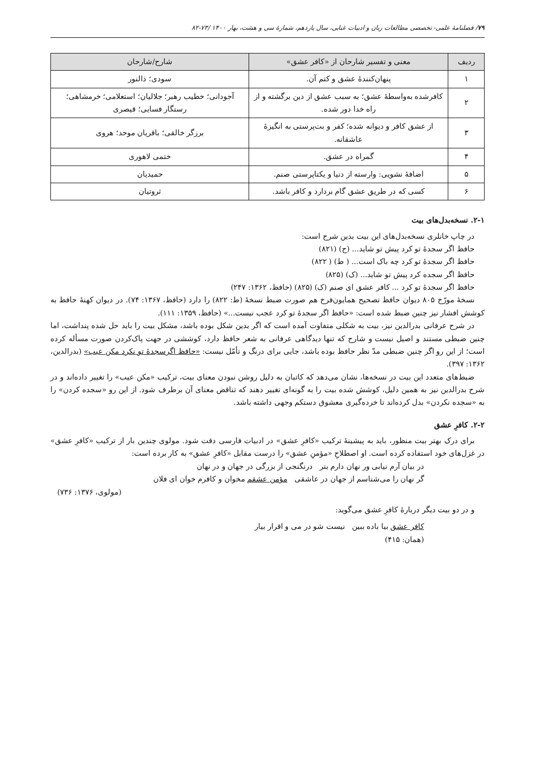۷۹/ فصلنامهٔ علمی- تخصصی مطالعات زبان و ادبیات غنایی، سال یازدهم، شمارهٔ سی و هشت، بهار ۱۴۰۰ /۷۳-۸۲
| ردیف | معنی و تفسیر شارحان از «کافر عشق» | شارح/شارحان |
| --- | --- | --- |
| ۱ | پنهان‌کنندهٔ عشق و کتم آن. | سودی؛ ذالنور |
| ۲ | کافرشده به‌واسطهٔ عشق؛ به سبب عشق از دین برگشته و از راه خدا دور شده. | آجودانی؛ خطیب رهبر؛ جلالیان؛ استعلامی؛ خرمشاهی؛ رستگار فسایی؛ قیصری |
| ۳ | از عشق کافر و دیوانه شده؛ کفر و بت‌پرستی به انگیزهٔ عاشقانه. | برزگر خالقی؛ باقریان موحد؛ هروی |
| ۴ | گمراه در عشق. | ختمی لاهوری |
| ۵ | اضافهٔ نشویی: وارسته از دنیا و یکتاپرستی صنم. | حمیدیان |
| ۶ | کسی که در طریق عشق گام بردارد و کافر باشد. | ثروتیان |
۲-۱. نسخه‌بدل‌های بیت
در چاپ خانلری نسخه‌بدل‌های این بیت بدین شرح است:
حافظ اگر سجدهٔ تو کرد پیش تو شاید... (ح) (۸۲۱)
حافظ اگر سجدهٔ تو کرد چه باک است... ( ط) ( ۸۲۲)
حافظ اگر سجده کرد پیش تو شاید... (ک) (۸۲۵)
حافظ اگر سجدهٔ تو کرد ... کافر عشق ای صنم (ک) (۸۲۵) (حافظ، ۱۳۶۲: ۲۴۷)
نسخهٔ مورّخ ۸۰۵ دیوان حافظ تصحیح همایون‌فرخ هم صورت ضبط نسخهٔ (ط: ۸۲۲) را دارد (حافظ، ۱۳۶۷: ۷۴). در دیوان کهنهٔ حافظ به کوشش افشار نیز چنین ضبط شده است: «حافظ اگر سجدهٔ تو کرد عجب نیست...» (حافظ، ۱۳۵۹: ۱۱۱).
در شرح عرفانی بدرالدین نیز، بیت به شکلی متفاوت آمده است که اگر بدین شکل بوده باشد، مشکل بیت را باید حل شده پنداشت، اما چنین ضبطی مستند و اصیل نیست و شارح که تنها دیدگاهی عرفانی به شعر حافظ دارد، کوششی در جهت پاک‌کردن صورت مسأله کرده است؛ از این رو اگر چنین ضبطی مدّ نظر حافظ بوده باشد، جایی برای درنگ و تأمّل نیست: «حافظ اگرسجدهٔ تو نکرد مکن عیب» (بدرالدین، ۱۳۶۲: ۳۹۷).
ضبط‌های متعدد این بیت در نسخه‌ها، نشان می‌دهد که کاتبان به دلیل روشن نبودن معنای بیت، ترکیب «مکن عیب» را تغییر داده‌اند و در شرح بدرالدین نیز به همین دلیل، کوشش شده بیت را به گونه‌ای تغییر دهند که تناقض معنای آن برطرف شود. از این رو «سجده کردن» را به «سجده نکردن» بدل کرده‌اند تا خرده‌گیری معشوق دستکم وجهی داشته باشد.
۲-۲. کافرِ عشق
برای درک بهتر بیت منظور، باید به پیشینهٔ ترکیب «کافرِ عشق» در ادبیات فارسی دقت شود. مولوی چندین بار از ترکیب «کافرِ عشق» در غزل‌های خود استفاده کرده است. او اصطلاحِ «مؤمنِ عشق» را درست مقابل «کافرِ عشق» به کار برده است:
در بیان آرم نیابی ور نهان دارم بتر درنگنجی از بزرگی در جهان و در نهان
گر نهان را می‌شناسم از جهان در عاشقی مؤمن عشقم مخوان و کافرم خوان ای فلان
(مولوی، ۱۳۷۶: ۷۳۶)
و در دو بیت دیگر دربارهٔ کافرِ عشق می‌گوید:
کافر عشق بیا باده ببین نیست شو در می و اقرار بیار
(همان: ۴۱۵)